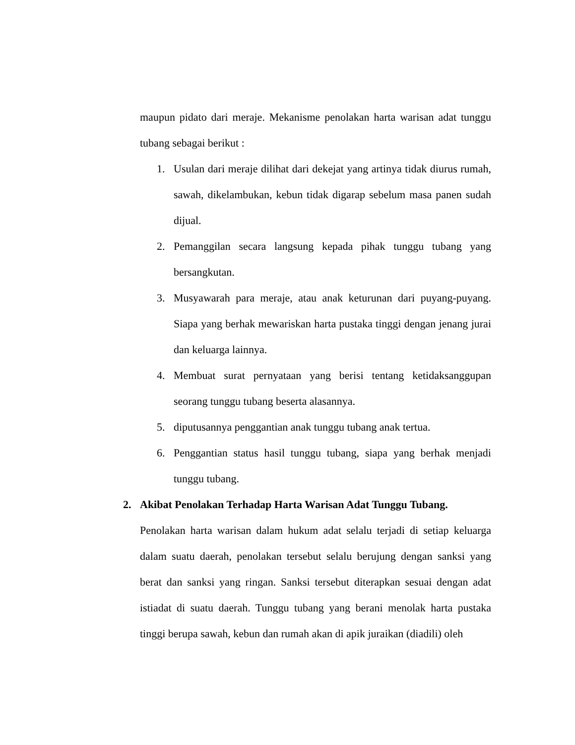maupun pidato dari meraje. Mekanisme penolakan harta warisan adat tunggu tubang sebagai berikut :
1. Usulan dari meraje dilihat dari dekejat yang artinya tidak diurus rumah, sawah, dikelambukan, kebun tidak digarap sebelum masa panen sudah dijual.
2. Pemanggilan secara langsung kepada pihak tunggu tubang yang bersangkutan.
3. Musyawarah para meraje, atau anak keturunan dari puyang-puyang. Siapa yang berhak mewariskan harta pustaka tinggi dengan jenang jurai dan keluarga lainnya.
4. Membuat surat pernyataan yang berisi tentang ketidaksanggupan seorang tunggu tubang beserta alasannya.
5. diputusannya penggantian anak tunggu tubang anak tertua.
6. Penggantian status hasil tunggu tubang, siapa yang berhak menjadi tunggu tubang.
2. Akibat Penolakan Terhadap Harta Warisan Adat Tunggu Tubang.
Penolakan harta warisan dalam hukum adat selalu terjadi di setiap keluarga dalam suatu daerah, penolakan tersebut selalu berujung dengan sanksi yang berat dan sanksi yang ringan. Sanksi tersebut diterapkan sesuai dengan adat istiadat di suatu daerah. Tunggu tubang yang berani menolak harta pustaka tinggi berupa sawah, kebun dan rumah akan di apik juraikan (diadili) oleh